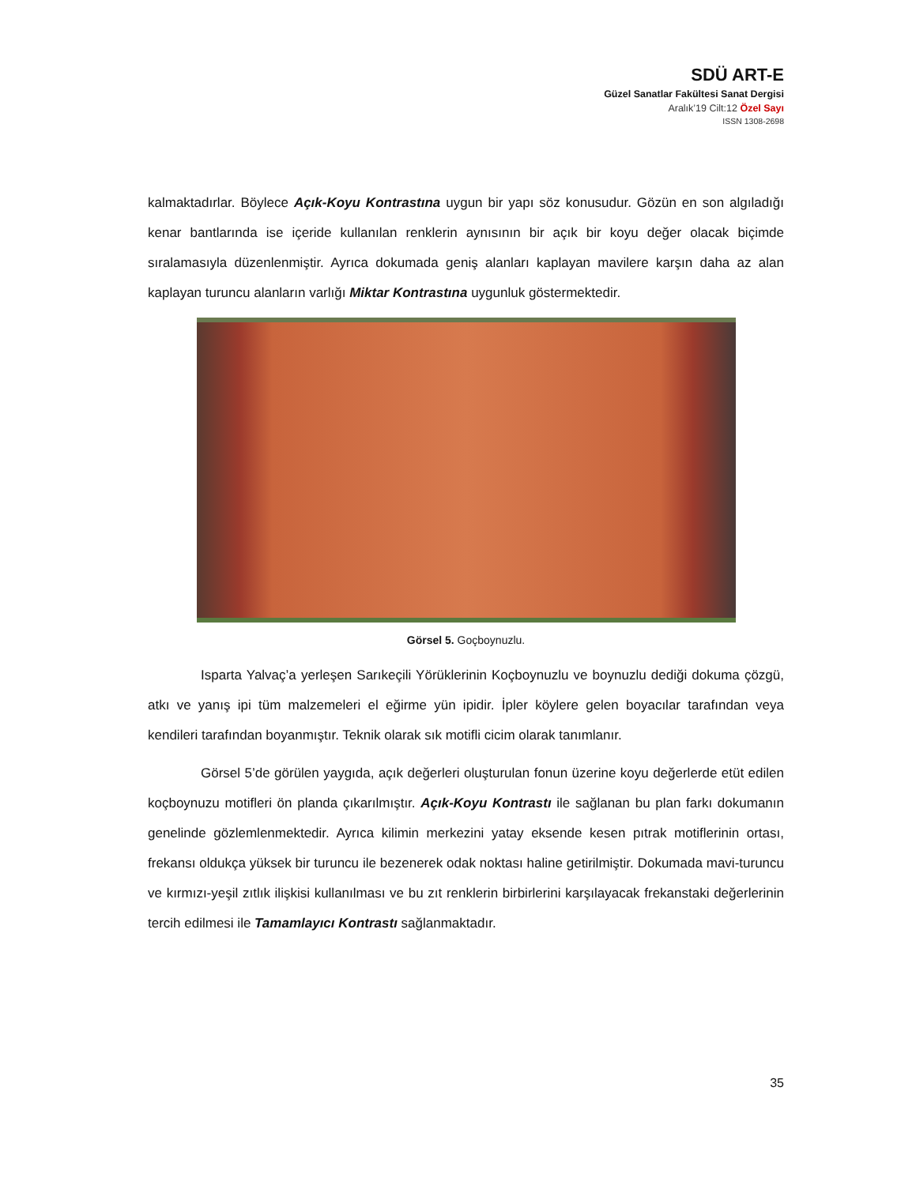SDÜ ART-E
Güzel Sanatlar Fakültesi Sanat Dergisi
Aralık’19 Cilt:12 Özel Sayı
ISSN 1308-2698
kalmaktadırlar. Böylece Açık-Koyu Kontrastına uygun bir yapı söz konusudur. Gözün en son algıladığı kenar bantlarında ise içeride kullanılan renklerin aynısının bir açık bir koyu değer olacak biçimde sıralamasıyla düzenlenmiştir. Ayrıca dokumada geniş alanları kaplayan mavilere karşın daha az alan kaplayan turuncu alanların varlığı Miktar Kontrastına uygunluk göstermektedir.
Görsel 5. Goçboynuzlu.
Isparta Yalvaç’a yerleşen Sarıkeçili Yörüklerinin Koçboynuzlu ve boynuzlu dediği dokuma çözgü, atkı ve yanış ipi tüm malzemeleri el eğirme yün ipidir. İpler köylere gelen boyacılar tarafından veya kendileri tarafından boyanmıştır. Teknik olarak sık motifli cicim olarak tanımlanır.
Görsel 5’de görülen yaygıda, açık değerleri oluşturulan fonun üzerine koyu değerlerde etüt edilen koçboynuzu motifleri ön planda çıkarılmıştır. Açık-Koyu Kontrastı ile sağlanan bu plan farkı dokumanın genelinde gözlemlenmektedir. Ayrıca kilimin merkezini yatay eksende kesen pıtrak motiflerinin ortası, frekansı oldukça yüksek bir turuncu ile bezenerek odak noktası haline getirilmiştir. Dokumada mavi-turuncu ve kırmızı-yeşil zıtlık ilişkisi kullanılması ve bu zıt renklerin birbirlerini karşılayacak frekanstaki değerlerinin tercih edilmesi ile Tamamlayıcı Kontrastı sağlanmaktadır.
35